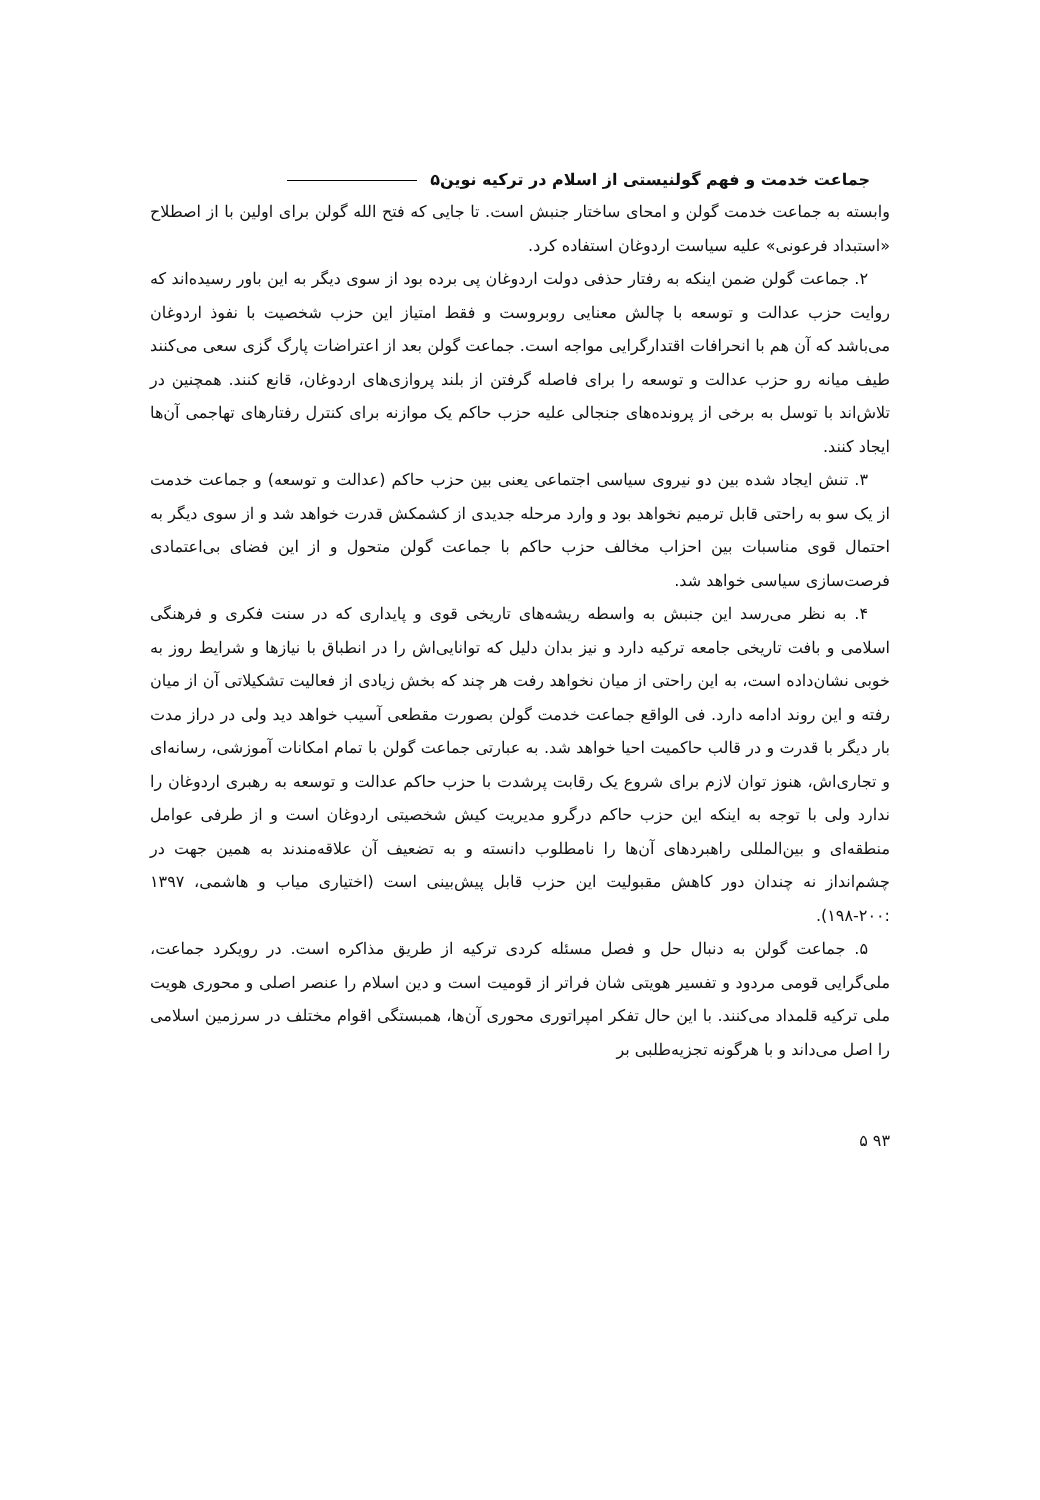جماعت خدمت و فهم گولنیستی از اسلام در ترکیه نوین۵
وابسته به جماعت خدمت گولن و امحای ساختار جنبش است. تا جایی که فتح الله گولن برای اولین با از اصطلاح «استبداد فرعونی» علیه سیاست اردوغان استفاده کرد.
۲. جماعت گولن ضمن اینکه به رفتار حذفی دولت اردوغان پی برده بود از سوی دیگر به این باور رسیده‌اند که روایت حزب عدالت و توسعه با چالش معنایی روبروست و فقط امتیاز این حزب شخصیت با نفوذ اردوغان می‌باشد که آن هم با انحرافات اقتدارگرایی مواجه است. جماعت گولن بعد از اعتراضات پارگ گزی سعی می‌کنند طیف میانه رو حزب عدالت و توسعه را برای فاصله گرفتن از بلند پروازی‌های اردوغان، قانع کنند. همچنین در تلاش‌اند با توسل به برخی از پرونده‌های جنجالی علیه حزب حاکم یک موازنه برای کنترل رفتارهای تهاجمی آن‌ها ایجاد کنند.
۳. تنش ایجاد شده بین دو نیروی سیاسی اجتماعی یعنی بین حزب حاکم (عدالت و توسعه) و جماعت خدمت از یک سو به راحتی قابل ترمیم نخواهد بود و وارد مرحله جدیدی از کشمکش قدرت خواهد شد و از سوی دیگر به احتمال قوی مناسبات بین احزاب مخالف حزب حاکم با جماعت گولن متحول و از این فضای بی‌اعتمادی فرصت‌سازی سیاسی خواهد شد.
۴. به نظر می‌رسد این جنبش به واسطه ریشه‌های تاریخی قوی و پایداری که در سنت فکری و فرهنگی اسلامی و بافت تاریخی جامعه ترکیه دارد و نیز بدان دلیل که توانایی‌اش را در انطباق با نیازها و شرایط روز به خوبی نشان‌داده است، به این راحتی از میان نخواهد رفت هر چند که بخش زیادی از فعالیت تشکیلاتی آن از میان رفته و این روند ادامه دارد. فی الواقع جماعت خدمت گولن بصورت مقطعی آسیب خواهد دید ولی در دراز مدت بار دیگر با قدرت و در قالب حاکمیت احیا خواهد شد. به عبارتی جماعت گولن با تمام امکانات آموزشی، رسانه‌ای و تجاری‌اش، هنوز توان لازم برای شروع یک رقابت پرشدت با حزب حاکم عدالت و توسعه به رهبری اردوغان را ندارد ولی با توجه به اینکه این حزب حاکم درگرو مدیریت کیش شخصیتی اردوغان است و از طرفی عوامل منطقه‌ای و بین‌المللی راهبردهای آن‌ها را نامطلوب دانسته و به تضعیف آن علاقه‌مندند به همین جهت در چشم‌انداز نه چندان دور کاهش مقبولیت این حزب قابل پیش‌بینی است (اختیاری میاب و هاشمی، ۱۳۹۷ :۲۰۰-۱۹۸).
۵. جماعت گولن به دنبال حل و فصل مسئله کردی ترکیه از طریق مذاکره است. در رویکرد جماعت، ملی‌گرایی قومی مردود و تفسیر هویتی شان فراتر از قومیت است و دین اسلام را عنصر اصلی و محوری هویت ملی ترکیه قلمداد می‌کنند. با این حال تفکر امپراتوری محوری آن‌ها، همبستگی اقوام مختلف در سرزمین اسلامی را اصل می‌داند و با هرگونه تجزیه‌طلبی بر
۹۳ ۵